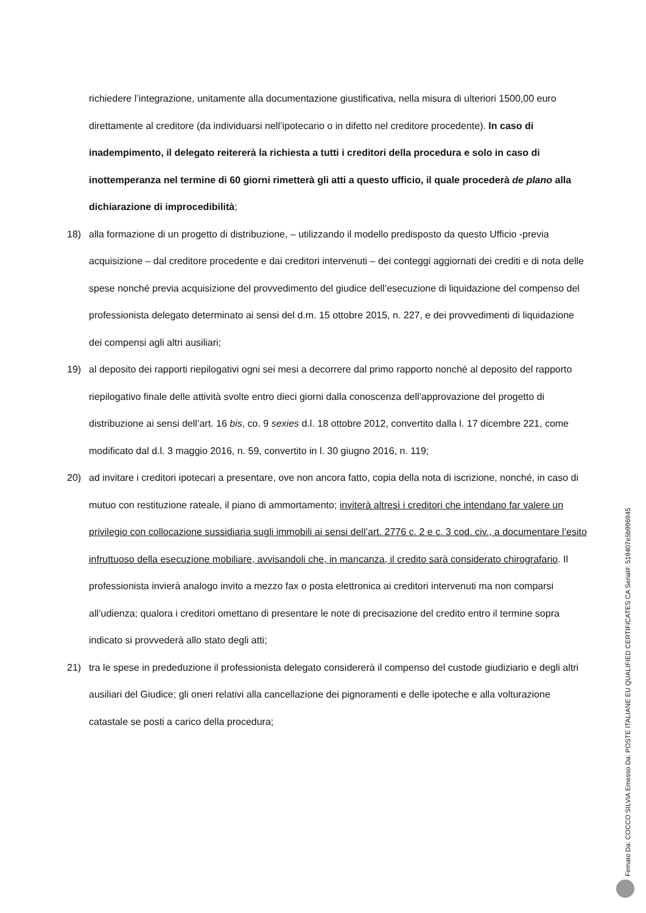richiedere l’integrazione, unitamente alla documentazione giustificativa, nella misura di ulteriori 1500,00 euro direttamente al creditore (da individuarsi nell’ipotecario o in difetto nel creditore procedente). In caso di inadempimento, il delegato reitererà la richiesta a tutti i creditori della procedura e solo in caso di inottemperanza nel termine di 60 giorni rimetterà gli atti a questo ufficio, il quale procederà de plano alla dichiarazione di improcedibilità;
18) alla formazione di un progetto di distribuzione, – utilizzando il modello predisposto da questo Ufficio -previa acquisizione – dal creditore procedente e dai creditori intervenuti – dei conteggi aggiornati dei crediti e di nota delle spese nonché previa acquisizione del provvedimento del giudice dell’esecuzione di liquidazione del compenso del professionista delegato determinato ai sensi del d.m. 15 ottobre 2015, n. 227, e dei provvedimenti di liquidazione dei compensi agli altri ausiliari;
19) al deposito dei rapporti riepilogativi ogni sei mesi a decorrere dal primo rapporto nonché al deposito del rapporto riepilogativo finale delle attività svolte entro dieci giorni dalla conoscenza dell’approvazione del progetto di distribuzione ai sensi dell’art. 16 bis, co. 9 sexies d.l. 18 ottobre 2012, convertito dalla l. 17 dicembre 221, come modificato dal d.l. 3 maggio 2016, n. 59, convertito in l. 30 giugno 2016, n. 119;
20) ad invitare i creditori ipotecari a presentare, ove non ancora fatto, copia della nota di iscrizione, nonché, in caso di mutuo con restituzione rateale, il piano di ammortamento; inviterà altresì i creditori che intendano far valere un privilegio con collocazione sussidiaria sugli immobili ai sensi dell’art. 2776 c. 2 e c. 3 cod. civ., a documentare l’esito infruttuoso della esecuzione mobiliare, avvisandoli che, in mancanza, il credito sarà considerato chirografario. Il professionista invierà analogo invito a mezzo fax o posta elettronica ai creditori intervenuti ma non comparsi all’udienza; qualora i creditori omettano di presentare le note di precisazione del credito entro il termine sopra indicato si provvederà allo stato degli atti;
21) tra le spese in prededuzione il professionista delegato considererà il compenso del custode giudiziario e degli altri ausiliari del Giudice; gli oneri relativi alla cancellazione dei pignoramenti e delle ipoteche e alla volturazione catastale se posti a carico della procedura;
Firmato Da: COCCO SILVIA Emesso Da: POSTE ITALIANE EU QUALIFIED CERTIFICATES CA Serial#: 519407e5b996945